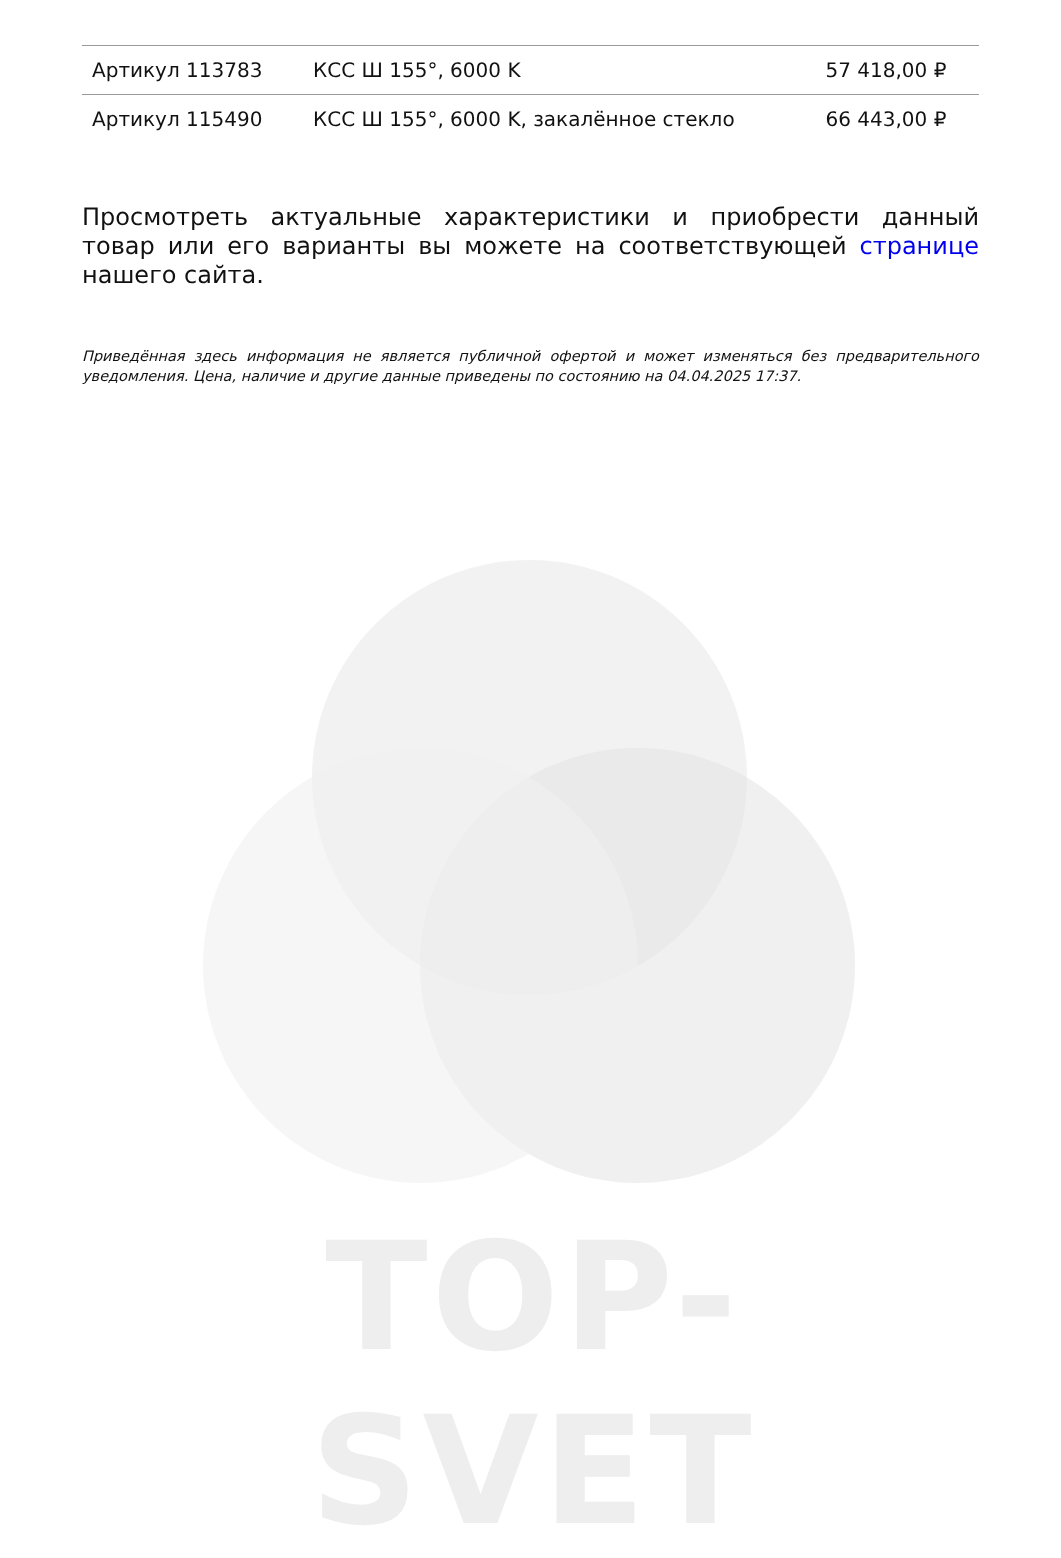| Артикул 113783 | КСС Ш 155°, 6000 K | 57 418,00 ₽ |
| Артикул 115490 | КСС Ш 155°, 6000 K, закалённое стекло | 66 443,00 ₽ |
Просмотреть актуальные характеристики и приобрести данный товар или его варианты вы можете на соответствующей странице нашего сайта.
Приведённая здесь информация не является публичной офертой и может изменяться без предварительного уведомления. Цена, наличие и другие данные приведены по состоянию на 04.04.2025 17:37.
TOP-SVET